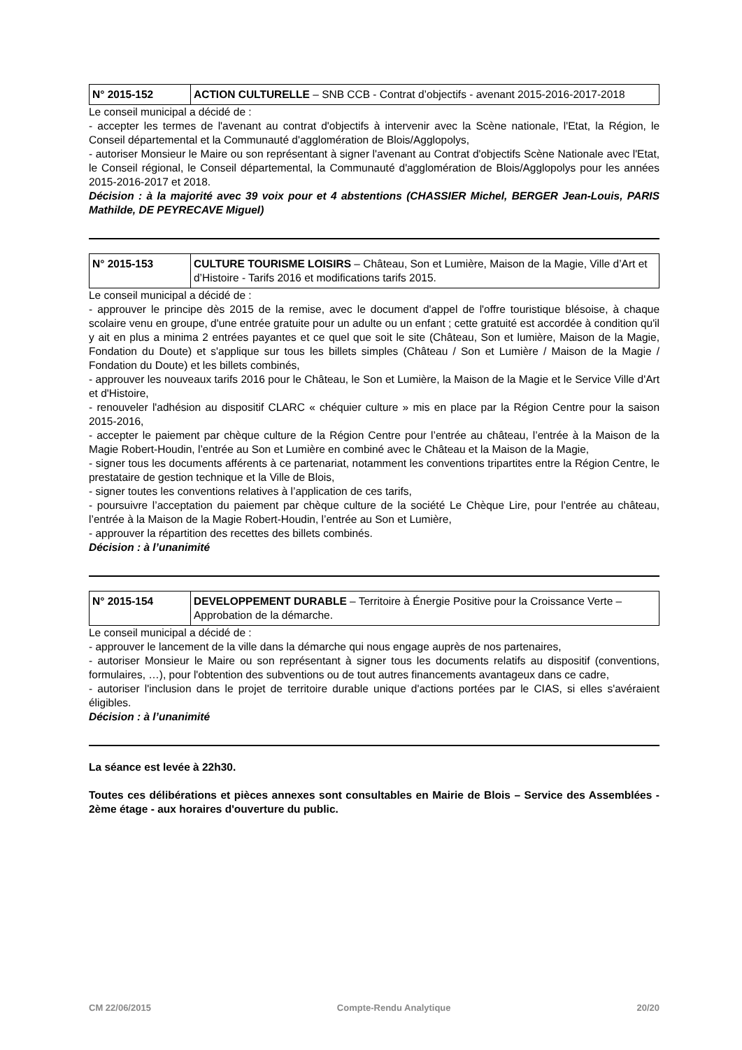| N° 2015-152 | ACTION CULTURELLE – SNB CCB - Contrat d’objectifs - avenant 2015-2016-2017-2018 |
Le conseil municipal a décidé de :
- accepter les termes de l'avenant au contrat d'objectifs à intervenir avec la Scène nationale, l'Etat, la Région, le Conseil départemental et la Communauté d'agglomération de Blois/Agglopolys,
- autoriser Monsieur le Maire ou son représentant à signer l'avenant au Contrat d'objectifs Scène Nationale avec l'Etat, le Conseil régional, le Conseil départemental, la Communauté d'agglomération de Blois/Agglopolys pour les années 2015-2016-2017 et 2018.
Décision : à la majorité avec 39 voix pour et 4 abstentions (CHASSIER Michel, BERGER Jean-Louis, PARIS Mathilde, DE PEYRECAVE Miguel)
| N° 2015-153 | CULTURE TOURISME LOISIRS – Château, Son et Lumière, Maison de la Magie, Ville d’Art et d’Histoire - Tarifs 2016 et modifications tarifs 2015. |
Le conseil municipal a décidé de :
- approuver le principe dès 2015 de la remise, avec le document d'appel de l'offre touristique blésoise, à chaque scolaire venu en groupe, d'une entrée gratuite pour un adulte ou un enfant ; cette gratuité est accordée à condition qu'il y ait en plus a minima 2 entrées payantes et ce quel que soit le site (Château, Son et lumière, Maison de la Magie, Fondation du Doute) et s'applique sur tous les billets simples (Château / Son et Lumière / Maison de la Magie / Fondation du Doute) et les billets combinés,
- approuver les nouveaux tarifs 2016 pour le Château, le Son et Lumière, la Maison de la Magie et le Service Ville d'Art et d'Histoire,
- renouveler l'adhésion au dispositif CLARC « chéquier culture » mis en place par la Région Centre pour la saison 2015-2016,
- accepter le paiement par chèque culture de la Région Centre pour l’entrée au château, l’entrée à la Maison de la Magie Robert-Houdin, l’entrée au Son et Lumière en combiné avec le Château et la Maison de la Magie,
- signer tous les documents afférents à ce partenariat, notamment les conventions tripartites entre la Région Centre, le prestataire de gestion technique et la Ville de Blois,
- signer toutes les conventions relatives à l’application de ces tarifs,
- poursuivre l’acceptation du paiement par chèque culture de la société Le Chèque Lire, pour l’entrée au château, l’entrée à la Maison de la Magie Robert-Houdin, l’entrée au Son et Lumière,
- approuver la répartition des recettes des billets combinés.
Décision : à l’unanimité
| N° 2015-154 | DEVELOPPEMENT DURABLE – Territoire à Énergie Positive pour la Croissance Verte – Approbation de la démarche. |
Le conseil municipal a décidé de :
- approuver le lancement de la ville dans la démarche qui nous engage auprès de nos partenaires,
- autoriser Monsieur le Maire ou son représentant à signer tous les documents relatifs au dispositif (conventions, formulaires, …), pour l'obtention des subventions ou de tout autres financements avantageux dans ce cadre,
- autoriser l'inclusion dans le projet de territoire durable unique d'actions portées par le CIAS, si elles s'avéraient éligibles.
Décision : à l’unanimité
La séance est levée à 22h30.
Toutes ces délibérations et pièces annexes sont consultables en Mairie de Blois – Service des Assemblées - 2ème étage - aux horaires d'ouverture du public.
CM 22/06/2015 Compte-Rendu Analytique 20/20